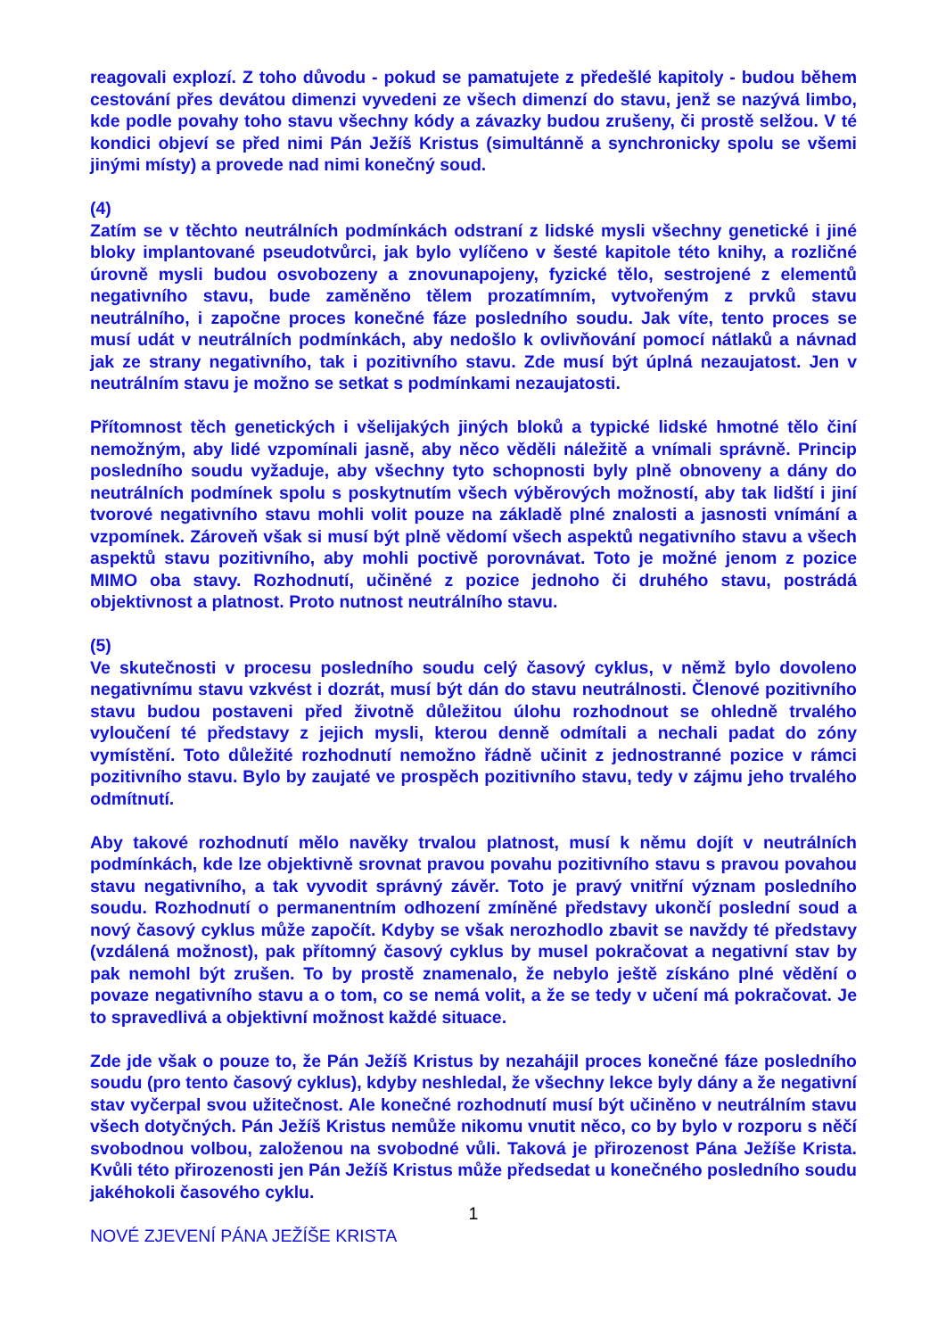reagovali explozí. Z toho důvodu - pokud se pamatujete z předešlé kapitoly - budou během cestování přes devátou dimenzi vyvedeni ze všech dimenzí do stavu, jenž se nazývá limbo, kde podle povahy toho stavu všechny kódy a závazky budou zrušeny, či prostě selžou. V té kondici objeví se před nimi Pán Ježíš Kristus (simultánně a synchronicky spolu se všemi jinými místy) a provede nad nimi konečný soud.
(4)
Zatím se v těchto neutrálních podmínkách odstraní z lidské mysli všechny genetické i jiné bloky implantované pseudotvůrci, jak bylo vylíčeno v šesté kapitole této knihy, a rozličné úrovně mysli budou osvobozeny a znovunapojeny, fyzické tělo, sestrojené z elementů negativního stavu, bude zaměněno tělem prozatímním, vytvořeným z prvků stavu neutrálního, i započne proces konečné fáze posledního soudu. Jak víte, tento proces se musí udát v neutrálních podmínkách, aby nedošlo k ovlivňování pomocí nátlaků a návnad jak ze strany negativního, tak i pozitivního stavu. Zde musí být úplná nezaujatost. Jen v neutrálním stavu je možno se setkat s podmínkami nezaujatosti.
Přítomnost těch genetických i všelijakých jiných bloků a typické lidské hmotné tělo činí nemožným, aby lidé vzpomínali jasně, aby něco věděli náležitě a vnímali správně. Princip posledního soudu vyžaduje, aby všechny tyto schopnosti byly plně obnoveny a dány do neutrálních podmínek spolu s poskytnutím všech výběrových možností, aby tak lidští i jiní tvorové negativního stavu mohli volit pouze na základě plné znalosti a jasnosti vnímání a vzpomínek. Zároveň však si musí být plně vědomí všech aspektů negativního stavu a všech aspektů stavu pozitivního, aby mohli poctivě porovnávat. Toto je možné jenom z pozice MIMO oba stavy. Rozhodnutí, učiněné z pozice jednoho či druhého stavu, postrádá objektivnost a platnost. Proto nutnost neutrálního stavu.
(5)
Ve skutečnosti v procesu posledního soudu celý časový cyklus, v němž bylo dovoleno negativnímu stavu vzkvést i dozrát, musí být dán do stavu neutrálnosti. Členové pozitivního stavu budou postaveni před životně důležitou úlohu rozhodnout se ohledně trvalého vyloučení té představy z jejich mysli, kterou denně odmítali a nechali padat do zóny vymístění. Toto důležité rozhodnutí nemožno řádně učinit z jednostranné pozice v rámci pozitivního stavu. Bylo by zaujaté ve prospěch pozitivního stavu, tedy v zájmu jeho trvalého odmítnutí.
Aby takové rozhodnutí mělo navěky trvalou platnost, musí k němu dojít v neutrálních podmínkách, kde lze objektivně srovnat pravou povahu pozitivního stavu s pravou povahou stavu negativního, a tak vyvodit správný závěr. Toto je pravý vnitřní význam posledního soudu. Rozhodnutí o permanentním odhození zmíněné představy ukončí poslední soud a nový časový cyklus může započít. Kdyby se však nerozhodlo zbavit se navždy té představy (vzdálená možnost), pak přítomný časový cyklus by musel pokračovat a negativní stav by pak nemohl být zrušen. To by prostě znamenalo, že nebylo ještě získáno plné vědění o povaze negativního stavu a o tom, co se nemá volit, a že se tedy v učení má pokračovat. Je to spravedlivá a objektivní možnost každé situace.
Zde jde však o pouze to, že Pán Ježíš Kristus by nezahájil proces konečné fáze posledního soudu (pro tento časový cyklus), kdyby neshledal, že všechny lekce byly dány a že negativní stav vyčerpal svou užitečnost. Ale konečné rozhodnutí musí být učiněno v neutrálním stavu všech dotyčných. Pán Ježíš Kristus nemůže nikomu vnutit něco, co by bylo v rozporu s něčí svobodnou volbou, založenou na svobodné vůli. Taková je přirozenost Pána Ježíše Krista. Kvůli této přirozenosti jen Pán Ježíš Kristus může předsedat u konečného posledního soudu jakéhokoli časového cyklu.
1
NOVÉ ZJEVENÍ PÁNA JEŽÍŠE KRISTA